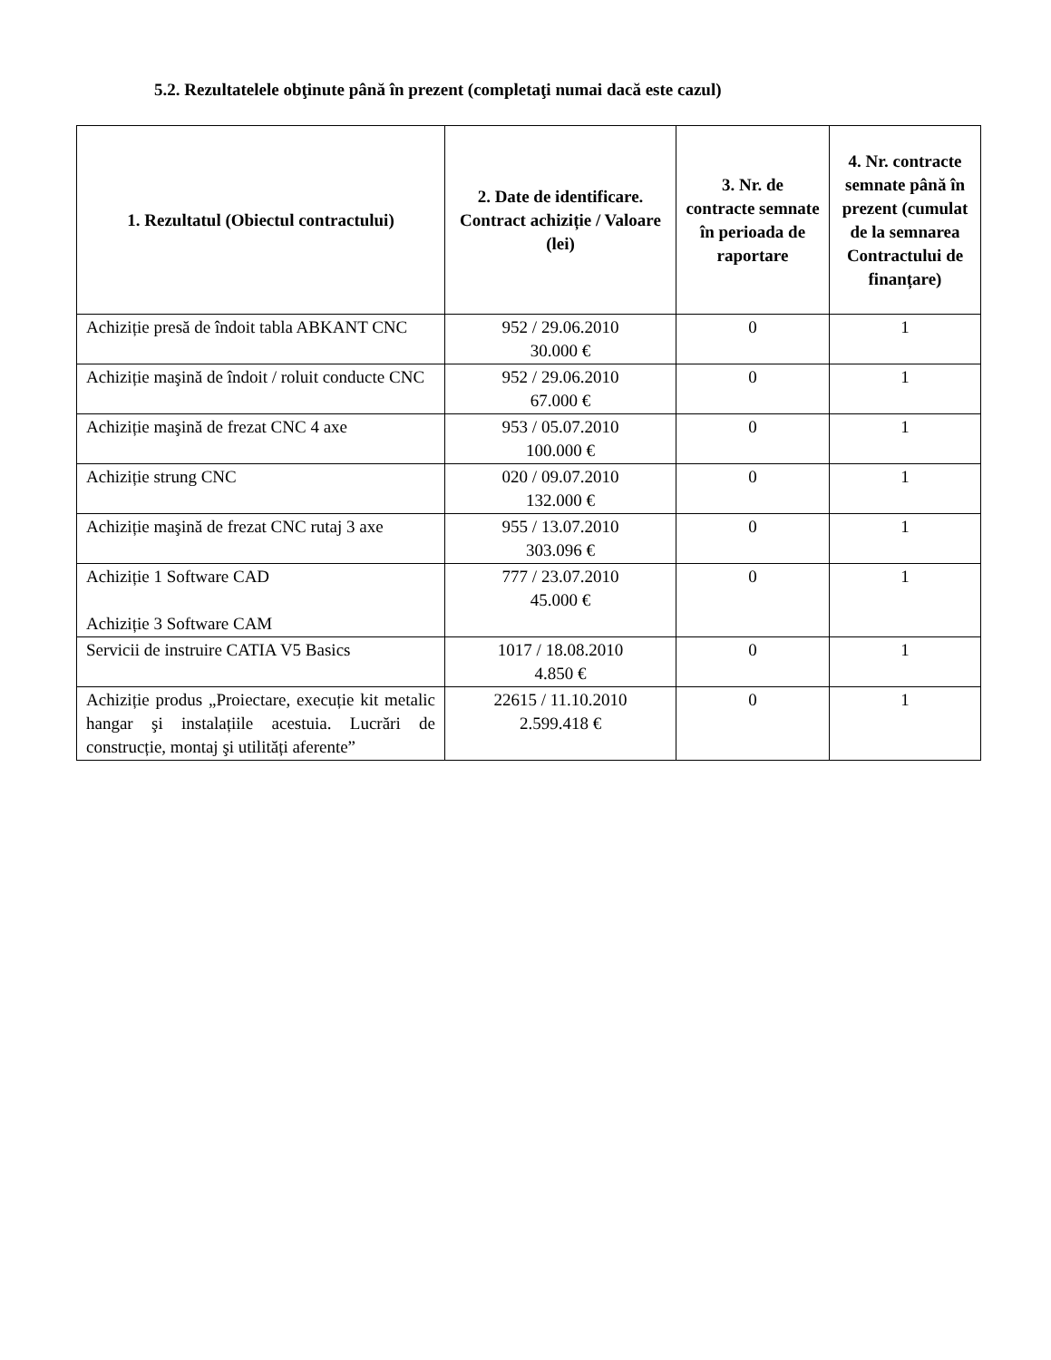5.2. Rezultatelele obţinute până în prezent (completaţi numai dacă este cazul)
| 1. Rezultatul (Obiectul contractului) | 2. Date de identificare. Contract achiziție / Valoare (lei) | 3. Nr. de contracte semnate în perioada de raportare | 4. Nr. contracte semnate până în prezent (cumulat de la semnarea Contractului de finanțare) |
| --- | --- | --- | --- |
| Achiziție presă de îndoit tabla ABKANT CNC | 952 / 29.06.2010 30.000 € | 0 | 1 |
| Achiziție maşină de îndoit / roluit conducte CNC | 952 / 29.06.2010 67.000 € | 0 | 1 |
| Achiziție maşină de frezat CNC 4 axe | 953 / 05.07.2010 100.000 € | 0 | 1 |
| Achiziție strung CNC | 020 / 09.07.2010 132.000 € | 0 | 1 |
| Achiziție maşină de frezat CNC rutaj 3 axe | 955 / 13.07.2010 303.096 € | 0 | 1 |
| Achiziție 1 Software CAD Achiziție 3 Software CAM | 777 / 23.07.2010 45.000 € | 0 | 1 |
| Servicii de instruire CATIA V5 Basics | 1017 / 18.08.2010 4.850 € | 0 | 1 |
| Achiziție produs „Proiectare, execuție kit metalic hangar şi instalațiile acestuia. Lucrări de construcție, montaj şi utilități aferente” | 22615 / 11.10.2010 2.599.418 € | 0 | 1 |